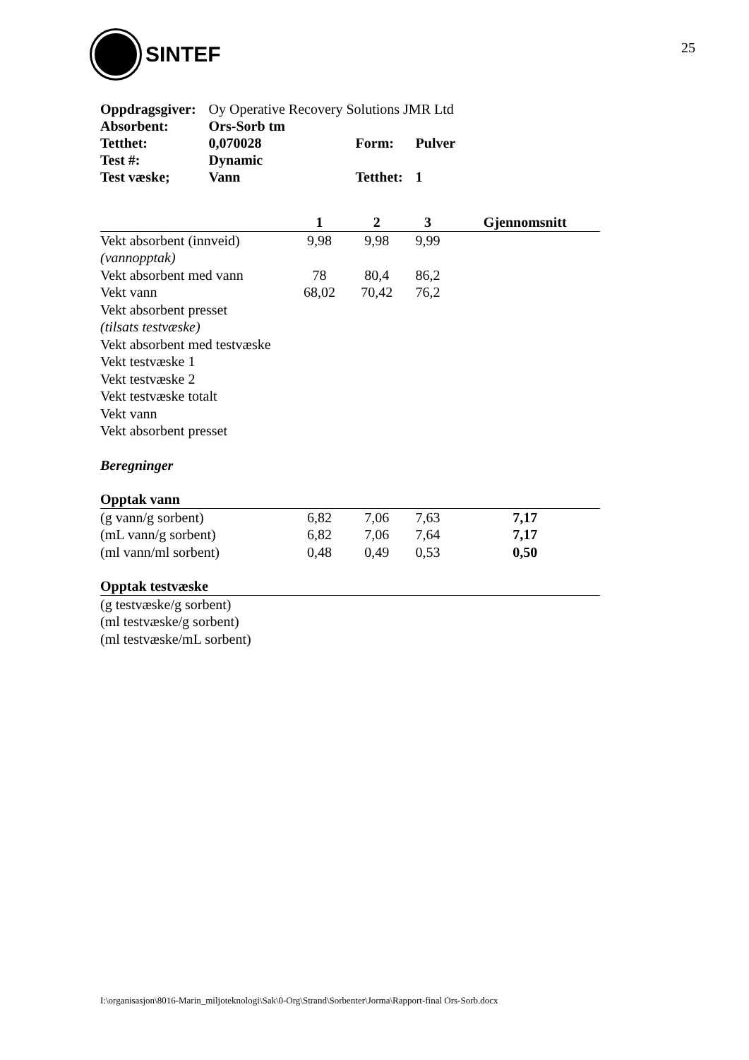SINTEF
25
| Oppdragsgiver: | Oy Operative Recovery Solutions JMR Ltd | | |
| Absorbent: | Ors-Sorb tm | | |
| Tetthet: | 0,070028 | Form: | Pulver |
| Test #: | Dynamic | | |
| Test væske; | Vann | Tetthet: | 1 |
| | 1 | 2 | 3 | Gjennomsnitt |
| --- | --- | --- | --- | --- |
| Vekt absorbent (innveid) | 9,98 | 9,98 | 9,99 | |
| (vannopptak) | | | | |
| Vekt absorbent med vann | 78 | 80,4 | 86,2 | |
| Vekt vann | 68,02 | 70,42 | 76,2 | |
| Vekt absorbent presset | | | | |
| (tilsats testvæske) | | | | |
| Vekt absorbent med testvæske | | | | |
| Vekt testvæske 1 | | | | |
| Vekt testvæske 2 | | | | |
| Vekt testvæske totalt | | | | |
| Vekt vann | | | | |
| Vekt absorbent presset | | | | |
| Beregninger | | | | |
| Opptak vann | | | | |
| (g vann/g sorbent) | 6,82 | 7,06 | 7,63 | 7,17 |
| (mL vann/g sorbent) | 6,82 | 7,06 | 7,64 | 7,17 |
| (ml vann/ml sorbent) | 0,48 | 0,49 | 0,53 | 0,50 |
| Opptak testvæske | | | | |
| (g testvæske/g sorbent) | | | | |
| (ml testvæske/g sorbent) | | | | |
| (ml testvæske/mL sorbent) | | | | |
I:\organisasjon\8016-Marin_miljoteknologi\Sak\0-Org\Strand\Sorbenter\Jorma\Rapport-final Ors-Sorb.docx